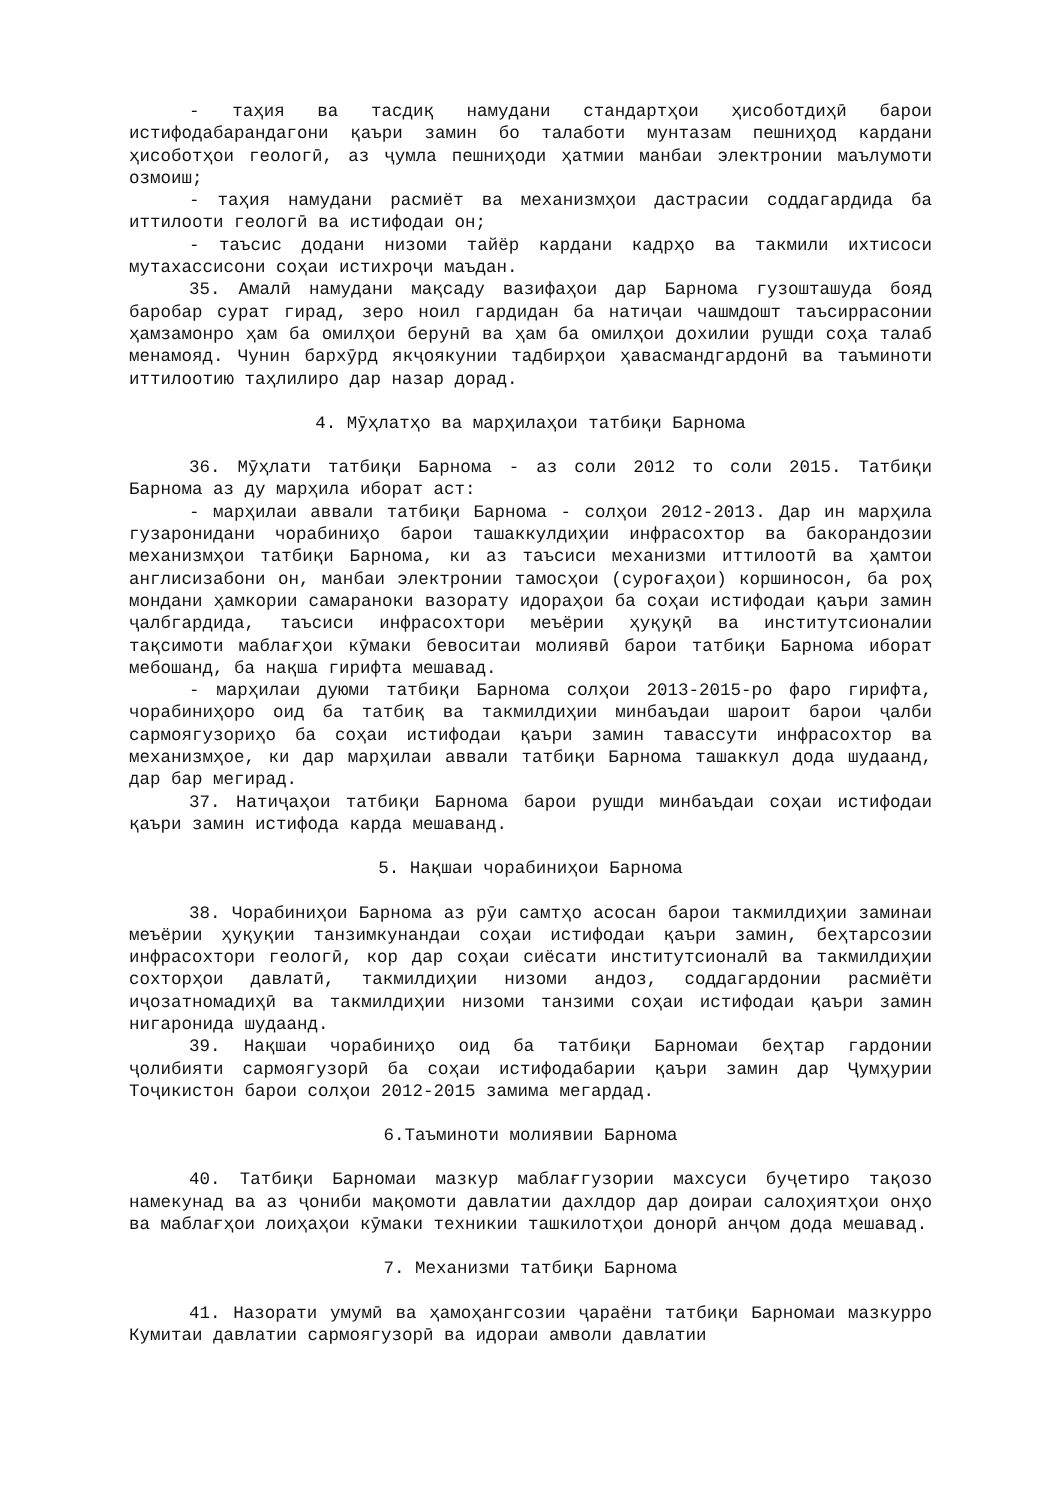- таҳия ва тасдиқ намудани стандартҳои ҳисоботдиҳӣ барои истифодабарандагони қаъри замин бо талаботи мунтазам пешниҳод кардани ҳисоботҳои геологӣ, аз ҷумла пешниҳоди ҳатмии манбаи электронии маълумоти озмоиш;
- таҳия намудани расмиёт ва механизмҳои дастрасии соддагардида ба иттилооти геологӣ ва истифодаи он;
- таъсис додани низоми тайёр кардани кадрҳо ва такмили ихтисоси мутахассисони соҳаи истихроҷи маъдан.
35. Амалӣ намудани мақсаду вазифаҳои дар Барнома гузошташуда бояд баробар сурат гирад, зеро ноил гардидан ба натиҷаи чашмдошт таъсиррасонии ҳамзамонро ҳам ба омилҳои берунӣ ва ҳам ба омилҳои дохилии рушди соҳа талаб менамояд. Чунин бархӯрд якҷоякунии тадбирҳои ҳавасмандгардонӣ ва таъминоти иттилоотию таҳлилиро дар назар дорад.
4. Мӯҳлатҳо ва марҳилаҳои татбиқи Барнома
36. Мӯҳлати татбиқи Барнома - аз соли 2012 то соли 2015. Татбиқи Барнома аз ду марҳила иборат аст:
- марҳилаи аввали татбиқи Барнома - солҳои 2012-2013. Дар ин марҳила гузаронидани чорабиниҳо барои ташаккулдиҳии инфрасохтор ва бакорандозии механизмҳои татбиқи Барнома, ки аз таъсиси механизми иттилоотӣ ва ҳамтои англисизабони он, манбаи электронии тамосҳои (суроғаҳои) коршиносон, ба роҳ мондани ҳамкории самараноки вазорату идораҳои ба соҳаи истифодаи қаъри замин ҷалбгардида, таъсиси инфрасохтори меъёрии ҳуқуқӣ ва институтсионалии тақсимоти маблағҳои кӯмаки бевоситаи молиявӣ барои татбиқи Барнома иборат мебошанд, ба нақша гирифта мешавад.
- марҳилаи дуюми татбиқи Барнома солҳои 2013-2015-ро фаро гирифта, чорабиниҳоро оид ба татбиқ ва такмилдиҳии минбаъдаи шароит барои ҷалби сармоягузориҳо ба соҳаи истифодаи қаъри замин тавассути инфрасохтор ва механизмҳое, ки дар марҳилаи аввали татбиқи Барнома ташаккул дода шудаанд, дар бар мегирад.
37. Натиҷаҳои татбиқи Барнома барои рушди минбаъдаи соҳаи истифодаи қаъри замин истифода карда мешаванд.
5. Нақшаи чорабиниҳои Барнома
38. Чорабиниҳои Барнома аз рӯи самтҳо асосан барои такмилдиҳии заминаи меъёрии ҳуқуқии танзимкунандаи соҳаи истифодаи қаъри замин, беҳтарсозии инфрасохтори геологӣ, кор дар соҳаи сиёсати институтсионалӣ ва такмилдиҳии сохторҳои давлатӣ, такмилдиҳии низоми андоз, соддагардонии расмиёти иҷозатномадиҳӣ ва такмилдиҳии низоми танзими соҳаи истифодаи қаъри замин нигаронида шудаанд.
39. Нақшаи чорабиниҳо оид ба татбиқи Барномаи беҳтар гардонии ҷолибияти сармоягузорӣ ба соҳаи истифодабарии қаъри замин дар Ҷумҳурии Тоҷикистон барои солҳои 2012-2015 замима мегардад.
6.Таъминоти молиявии Барнома
40. Татбиқи Барномаи мазкур маблағгузории махсуси буҷетиро тақозо намекунад ва аз ҷониби мақомоти давлатии дахлдор дар доираи салоҳиятҳои онҳо ва маблағҳои лоиҳаҳои кӯмаки техникии ташкилотҳои донорӣ анҷом дода мешавад.
7. Механизми татбиқи Барнома
41. Назорати умумӣ ва ҳамоҳангсозии ҷараёни татбиқи Барномаи мазкурро Кумитаи давлатии сармоягузорӣ ва идораи амволи давлатии